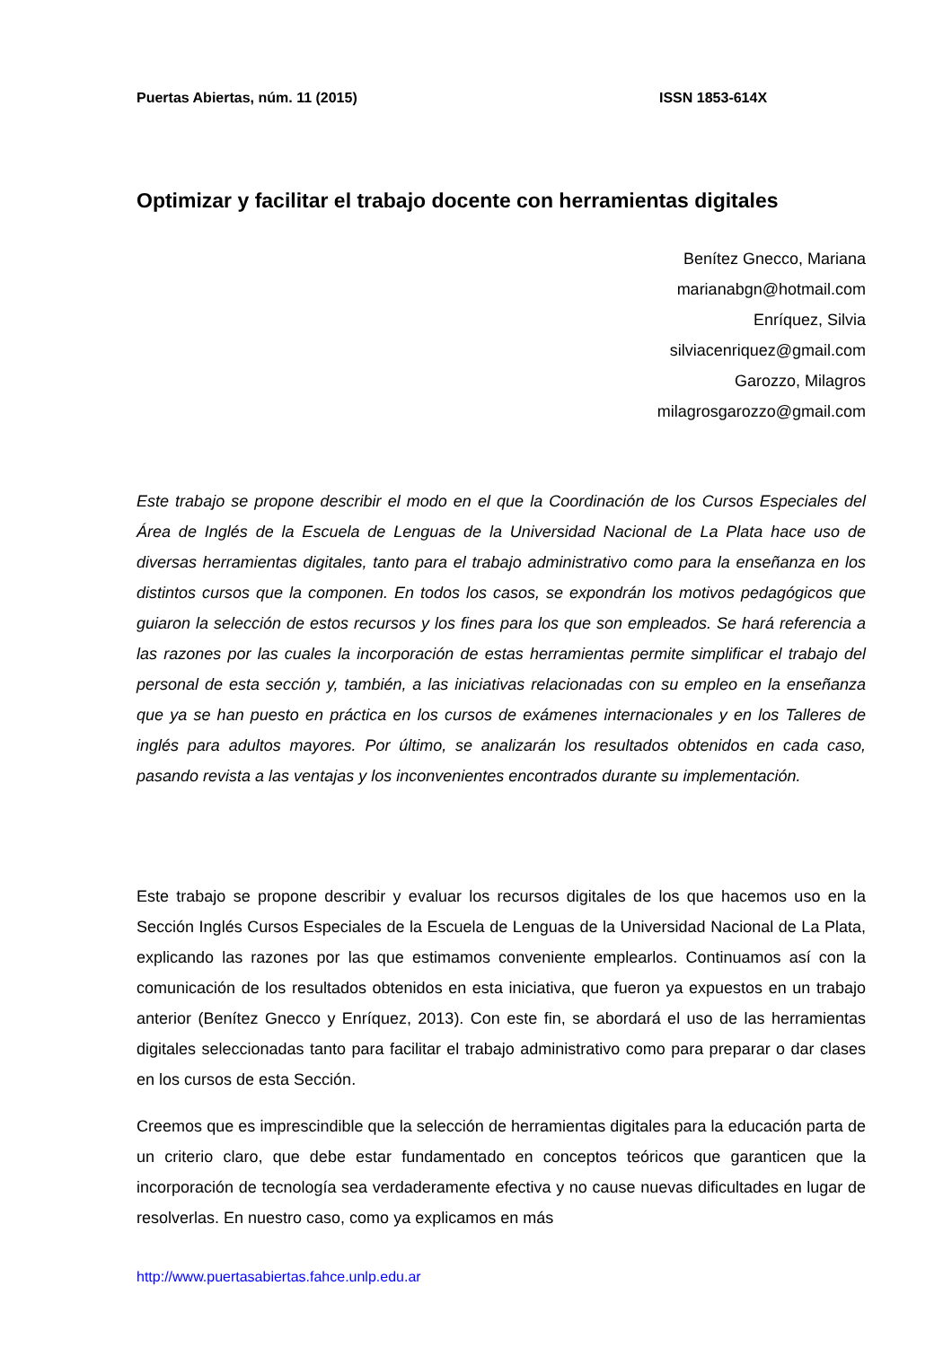Puertas Abiertas, núm. 11 (2015) ISSN 1853-614X
Optimizar y facilitar el trabajo docente con herramientas digitales
Benítez Gnecco, Mariana
marianabgn@hotmail.com
Enríquez, Silvia
silviacenriquez@gmail.com
Garozzo, Milagros
milagrosgarozzo@gmail.com
Este trabajo se propone describir el modo en el que la Coordinación de los Cursos Especiales del Área de Inglés de la Escuela de Lenguas de la Universidad Nacional de La Plata hace uso de diversas herramientas digitales, tanto para el trabajo administrativo como para la enseñanza en los distintos cursos que la componen. En todos los casos, se expondrán los motivos pedagógicos que guiaron la selección de estos recursos y los fines para los que son empleados. Se hará referencia a las razones por las cuales la incorporación de estas herramientas permite simplificar el trabajo del personal de esta sección y, también, a las iniciativas relacionadas con su empleo en la enseñanza que ya se han puesto en práctica en los cursos de exámenes internacionales y en los Talleres de inglés para adultos mayores. Por último, se analizarán los resultados obtenidos en cada caso, pasando revista a las ventajas y los inconvenientes encontrados durante su implementación.
Este trabajo se propone describir y evaluar los recursos digitales de los que hacemos uso en la Sección Inglés Cursos Especiales de la Escuela de Lenguas de la Universidad Nacional de La Plata, explicando las razones por las que estimamos conveniente emplearlos. Continuamos así con la comunicación de los resultados obtenidos en esta iniciativa, que fueron ya expuestos en un trabajo anterior (Benítez Gnecco y Enríquez, 2013). Con este fin, se abordará el uso de las herramientas digitales seleccionadas tanto para facilitar el trabajo administrativo como para preparar o dar clases en los cursos de esta Sección.
Creemos que es imprescindible que la selección de herramientas digitales para la educación parta de un criterio claro, que debe estar fundamentado en conceptos teóricos que garanticen que la incorporación de tecnología sea verdaderamente efectiva y no cause nuevas dificultades en lugar de resolverlas. En nuestro caso, como ya explicamos en más
http://www.puertasabiertas.fahce.unlp.edu.ar